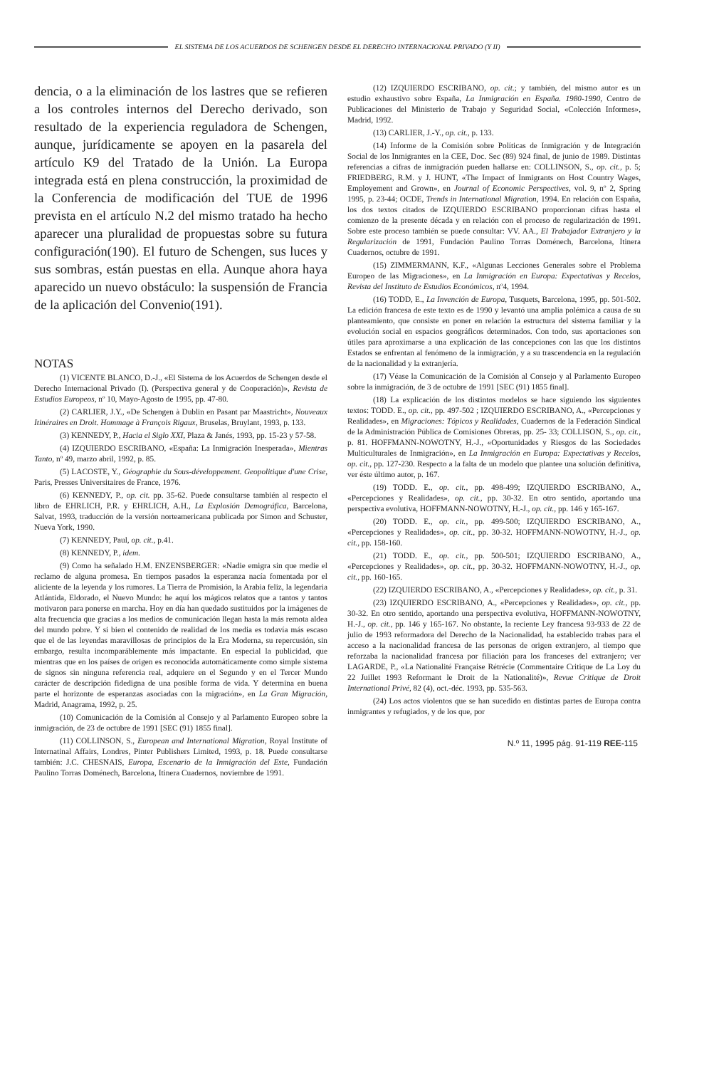EL SISTEMA DE LOS ACUERDOS DE SCHENGEN DESDE EL DERECHO INTERNACIONAL PRIVADO (Y II)
dencia, o a la eliminación de los lastres que se refieren a los controles internos del Derecho derivado, son resultado de la experiencia reguladora de Schengen, aunque, jurídicamente se apoyen en la pasarela del artículo K9 del Tratado de la Unión. La Europa integrada está en plena construcción, la proximidad de la Conferencia de modificación del TUE de 1996 prevista en el artículo N.2 del mismo tratado ha hecho aparecer una pluralidad de propuestas sobre su futura configuración(190). El futuro de Schengen, sus luces y sus sombras, están puestas en ella. Aunque ahora haya aparecido un nuevo obstáculo: la suspensión de Francia de la aplicación del Convenio(191).
NOTAS
(1) VICENTE BLANCO, D.-J., «El Sistema de los Acuerdos de Schengen desde el Derecho Internacional Privado (I). (Perspectiva general y de Cooperación)», Revista de Estudios Europeos, nº 10, Mayo-Agosto de 1995, pp. 47-80.
(2) CARLIER, J.Y., «De Schengen à Dublin en Pasant par Maastricht», Nouveaux Itinéraires en Droit. Hommage à François Rigaux, Bruselas, Bruylant, 1993, p. 133.
(3) KENNEDY, P., Hacia el Siglo XXI, Plaza & Janés, 1993, pp. 15-23 y 57-58.
(4) IZQUIERDO ESCRIBANO, «España: La Inmigración Inesperada», Mientras Tanto, nº 49, marzo abril, 1992, p. 85.
(5) LACOSTE, Y., Géographie du Sous-développement. Geopolitique d'une Crise, Paris, Presses Universitaires de France, 1976.
(6) KENNEDY, P., op. cit. pp. 35-62. Puede consultarse también al respecto el libro de EHRLICH, P.R. y EHRLICH, A.H., La Explosión Demográfica, Barcelona, Salvat, 1993, traducción de la versión norteamericana publicada por Simon and Schuster, Nueva York, 1990.
(7) KENNEDY, Paul, op. cit., p.41.
(8) KENNEDY, P., idem.
(9) Como ha señalado H.M. ENZENSBERGER: «Nadie emigra sin que medie el reclamo de alguna promesa. En tiempos pasados la esperanza nacía fomentada por el aliciente de la leyenda y los rumores. La Tierra de Promisión, la Arabia feliz, la legendaria Atlántida, Eldorado, el Nuevo Mundo: he aquí los mágicos relatos que a tantos y tantos motivaron para ponerse en marcha. Hoy en día han quedado sustituidos por la imágenes de alta frecuencia que gracias a los medios de comunicación llegan hasta la más remota aldea del mundo pobre. Y si bien el contenido de realidad de los media es todavía más escaso que el de las leyendas maravillosas de principios de la Era Moderna, su repercusión, sin embargo, resulta incomparáblemente más impactante. En especial la publicidad, que mientras que en los países de origen es reconocida automáticamente como simple sistema de signos sin ninguna referencia real, adquiere en el Segundo y en el Tercer Mundo carácter de descripción fidedigna de una posible forma de vida. Y determina en buena parte el horizonte de esperanzas asociadas con la migración», en La Gran Migración, Madrid, Anagrama, 1992, p. 25.
(10) Comunicación de la Comisión al Consejo y al Parlamento Europeo sobre la inmigración, de 23 de octubre de 1991 [SEC (91) 1855 final].
(11) COLLINSON, S., European and International Migration, Royal Institute of Internatinal Affairs, Londres, Pinter Publishers Limited, 1993, p. 18. Puede consultarse también: J.C. CHESNAIS, Europa, Escenario de la Inmigración del Este, Fundación Paulino Torras Doménech, Barcelona, Itinera Cuadernos, noviembre de 1991.
(12) IZQUIERDO ESCRIBANO, op. cit.; y también, del mismo autor es un estudio exhaustivo sobre España, La Inmigración en España. 1980-1990, Centro de Publicaciones del Ministerio de Trabajo y Seguridad Social, «Colección Informes», Madrid, 1992.
(13) CARLIER, J.-Y., op. cit., p. 133.
(14) Informe de la Comisión sobre Políticas de Inmigración y de Integración Social de los Inmigrantes en la CEE, Doc. Sec (89) 924 final, de junio de 1989. Distintas referencias a cifras de inmigración pueden hallarse en: COLLINSON, S., op. cit., p. 5; FRIEDBERG, R.M. y J. HUNT, «The Impact of Inmigrants on Host Country Wages, Employement and Grown», en Journal of Economic Perspectives, vol. 9, nº 2, Spring 1995, p. 23-44; OCDE, Trends in International Migration, 1994. En relación con España, los dos textos citados de IZQUIERDO ESCRIBANO proporcionan cifras hasta el comienzo de la presente década y en relación con el proceso de regularización de 1991. Sobre este proceso también se puede consultar: VV. AA., El Trabajador Extranjero y la Regularización de 1991, Fundación Paulino Torras Doménech, Barcelona, Itinera Cuadernos, octubre de 1991.
(15) ZIMMERMANN, K.F., «Algunas Lecciones Generales sobre el Problema Europeo de las Migraciones», en La Inmigración en Europa: Expectativas y Recelos, Revista del Instituto de Estudios Económicos, nº4, 1994.
(16) TODD, E., La Invención de Europa, Tusquets, Barcelona, 1995, pp. 501-502. La edición francesa de este texto es de 1990 y levantó una amplia polémica a causa de su planteamiento, que consiste en poner en relación la estructura del sistema familiar y la evolución social en espacios geográficos determinados. Con todo, sus aportaciones son útiles para aproximarse a una explicación de las concepciones con las que los distintos Estados se enfrentan al fenómeno de la inmigración, y a su trascendencia en la regulación de la nacionalidad y la extranjería.
(17) Véase la Comunicación de la Comisión al Consejo y al Parlamento Europeo sobre la inmigración, de 3 de octubre de 1991 [SEC (91) 1855 final].
(18) La explicación de los distintos modelos se hace siguiendo los siguientes textos: TODD. E., op. cit., pp. 497-502 ; IZQUIERDO ESCRIBANO, A., «Percepciones y Realidades», en Migraciones: Tópicos y Realidades, Cuadernos de la Federación Sindical de la Administración Pública de Comisiones Obreras, pp. 25- 33; COLLISON, S., op. cit., p. 81. HOFFMANN-NOWOTNY, H.-J., «Oportunidades y Riesgos de las Sociedades Multiculturales de Inmigración», en La Inmigración en Europa: Expectativas y Recelos, op. cit., pp. 127-230. Respecto a la falta de un modelo que plantee una solución definitiva, ver éste último autor, p. 167.
(19) TODD. E., op. cit., pp. 498-499; IZQUIERDO ESCRIBANO, A., «Percepciones y Realidades», op. cit., pp. 30-32. En otro sentido, aportando una perspectiva evolutiva, HOFFMANN-NOWOTNY, H.-J., op. cit., pp. 146 y 165-167.
(20) TODD. E., op. cit., pp. 499-500; IZQUIERDO ESCRIBANO, A., «Percepciones y Realidades», op. cit., pp. 30-32. HOFFMANN-NOWOTNY, H.-J., op. cit., pp. 158-160.
(21) TODD. E., op. cit., pp. 500-501; IZQUIERDO ESCRIBANO, A., «Percepciones y Realidades», op. cit., pp. 30-32. HOFFMANN-NOWOTNY, H.-J., op. cit., pp. 160-165.
(22) IZQUIERDO ESCRIBANO, A., «Percepciones y Realidades», op. cit., p. 31.
(23) IZQUIERDO ESCRIBANO, A., «Percepciones y Realidades», op. cit., pp. 30-32. En otro sentido, aportando una perspectiva evolutiva, HOFFMANN-NOWOTNY, H.-J., op. cit., pp. 146 y 165-167. No obstante, la reciente Ley francesa 93-933 de 22 de julio de 1993 reformadora del Derecho de la Nacionalidad, ha establecido trabas para el acceso a la nacionalidad francesa de las personas de origen extranjero, al tiempo que reforzaba la nacionalidad francesa por filiación para los franceses del extranjero; ver LAGARDE, P., «La Nationalité Française Rétrécie (Commentaire Critique de La Loy du 22 Juillet 1993 Reformant le Droit de la Nationalité)», Revue Critique de Droit International Privé, 82 (4), oct.-déc. 1993, pp. 535-563.
(24) Los actos violentos que se han sucedido en distintas partes de Europa contra inmigrantes y refugiados, y de los que, por
N.º 11, 1995 pág. 91-119 REE-115